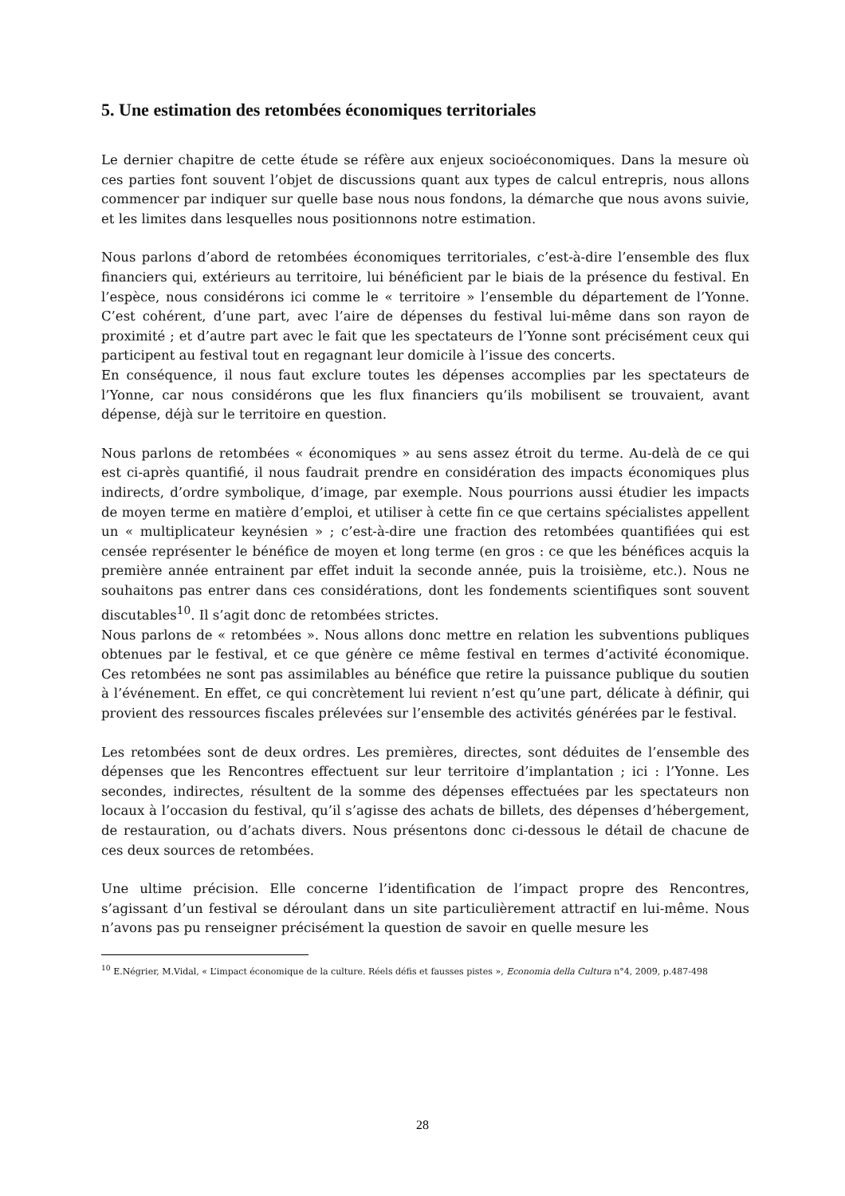5. Une estimation des retombées économiques territoriales
Le dernier chapitre de cette étude se réfère aux enjeux socioéconomiques. Dans la mesure où ces parties font souvent l’objet de discussions quant aux types de calcul entrepris, nous allons commencer par indiquer sur quelle base nous nous fondons, la démarche que nous avons suivie, et les limites dans lesquelles nous positionnons notre estimation.
Nous parlons d’abord de retombées économiques territoriales, c’est-à-dire l’ensemble des flux financiers qui, extérieurs au territoire, lui bénéficient par le biais de la présence du festival. En l’espèce, nous considérons ici comme le « territoire » l’ensemble du département de l’Yonne. C’est cohérent, d’une part, avec l’aire de dépenses du festival lui-même dans son rayon de proximité ; et d’autre part avec le fait que les spectateurs de l’Yonne sont précisément ceux qui participent au festival tout en regagnant leur domicile à l’issue des concerts.
En conséquence, il nous faut exclure toutes les dépenses accomplies par les spectateurs de l’Yonne, car nous considérons que les flux financiers qu’ils mobilisent se trouvaient, avant dépense, déjà sur le territoire en question.
Nous parlons de retombées « économiques » au sens assez étroit du terme. Au-delà de ce qui est ci-après quantifié, il nous faudrait prendre en considération des impacts économiques plus indirects, d’ordre symbolique, d’image, par exemple. Nous pourrions aussi étudier les impacts de moyen terme en matière d’emploi, et utiliser à cette fin ce que certains spécialistes appellent un « multiplicateur keynésien » ; c’est-à-dire une fraction des retombées quantifiées qui est censée représenter le bénéfice de moyen et long terme (en gros : ce que les bénéfices acquis la première année entrainent par effet induit la seconde année, puis la troisième, etc.). Nous ne souhaitons pas entrer dans ces considérations, dont les fondements scientifiques sont souvent discutables<sup>10</sup>. Il s’agit donc de retombées strictes.
Nous parlons de « retombées ». Nous allons donc mettre en relation les subventions publiques obtenues par le festival, et ce que génère ce même festival en termes d’activité économique. Ces retombées ne sont pas assimilables au bénéfice que retire la puissance publique du soutien à l’événement. En effet, ce qui concrètement lui revient n’est qu’une part, délicate à définir, qui provient des ressources fiscales prélevées sur l’ensemble des activités générées par le festival.
Les retombées sont de deux ordres. Les premières, directes, sont déduites de l’ensemble des dépenses que les Rencontres effectuent sur leur territoire d’implantation ; ici : l’Yonne. Les secondes, indirectes, résultent de la somme des dépenses effectuées par les spectateurs non locaux à l’occasion du festival, qu’il s’agisse des achats de billets, des dépenses d’hébergement, de restauration, ou d’achats divers. Nous présentons donc ci-dessous le détail de chacune de ces deux sources de retombées.
Une ultime précision. Elle concerne l’identification de l’impact propre des Rencontres, s’agissant d’un festival se déroulant dans un site particulièrement attractif en lui-même. Nous n’avons pas pu renseigner précisément la question de savoir en quelle mesure les
<sup>10</sup> E.Négrier, M.Vidal, « L’impact économique de la culture. Réels défis et fausses pistes », Economia della Cultura n°4, 2009, p.487-498
28